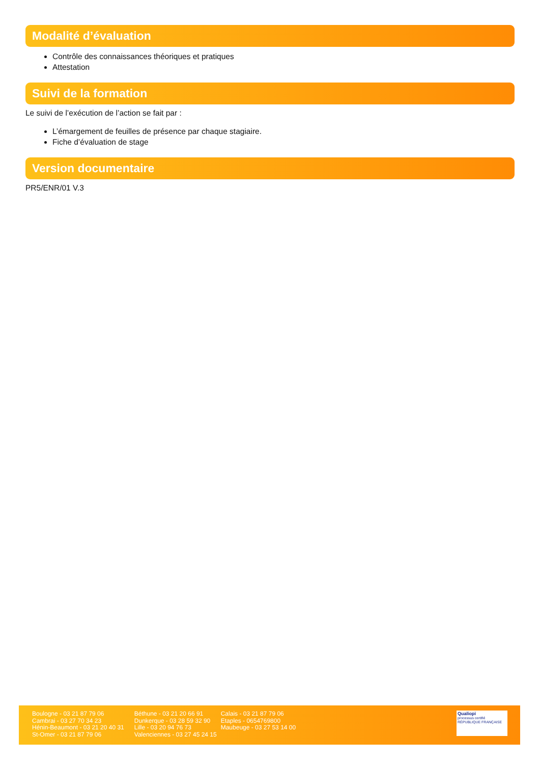Modalité d’évaluation
Contrôle des connaissances théoriques et pratiques
Attestation
Suivi de la formation
Le suivi de l’exécution de l’action se fait par :
L’émargement de feuilles de présence par chaque stagiaire.
Fiche d’évaluation de stage
Version documentaire
PR5/ENR/01 V.3
Boulogne - 03 21 87 79 06
Cambrai - 03 27 70 34 23
Hénin-Beaumont - 03 21 20 40 31
St-Omer - 03 21 87 79 06
Béthune - 03 21 20 66 91
Dunkerque - 03 28 59 32 90
Lille - 03 20 94 76 73
Valenciennes - 03 27 45 24 15
Calais - 03 21 87 79 06
Etaples - 0654769800
Maubeuge - 03 27 53 14 00
Qualiopi
processus certifié
RÉPUBLIQUE FRANÇAISE